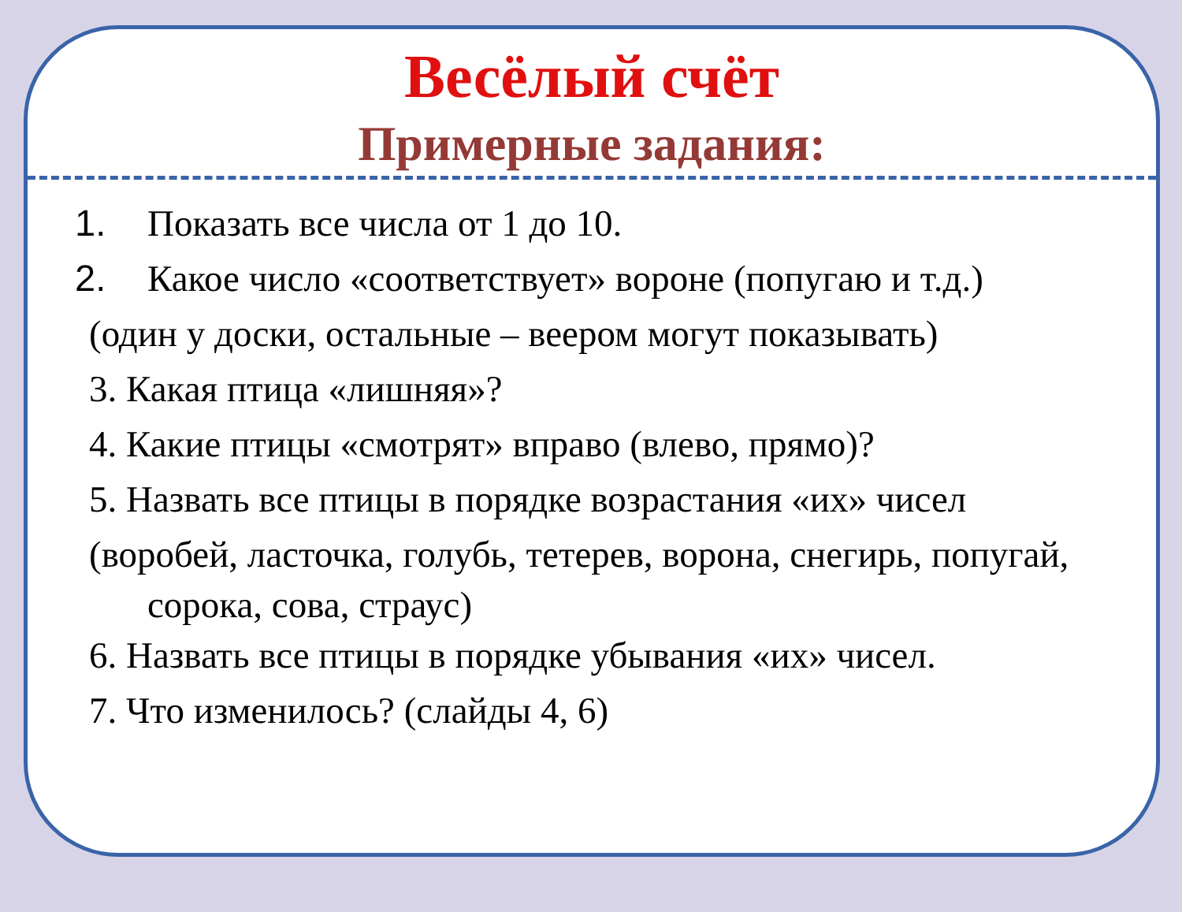Весёлый счёт
Примерные задания:
1. Показать все числа от 1 до 10.
2. Какое число «соответствует» вороне (попугаю и т.д.)
(один у доски, остальные – веером могут показывать)
3. Какая птица «лишняя»?
4. Какие птицы «смотрят» вправо (влево, прямо)?
5. Назвать все птицы в порядке возрастания «их» чисел
(воробей, ласточка, голубь, тетерев, ворона, снегирь, попугай,
сорока, сова, страус)
6. Назвать все птицы в порядке убывания «их» чисел.
7. Что изменилось? (слайды 4, 6)